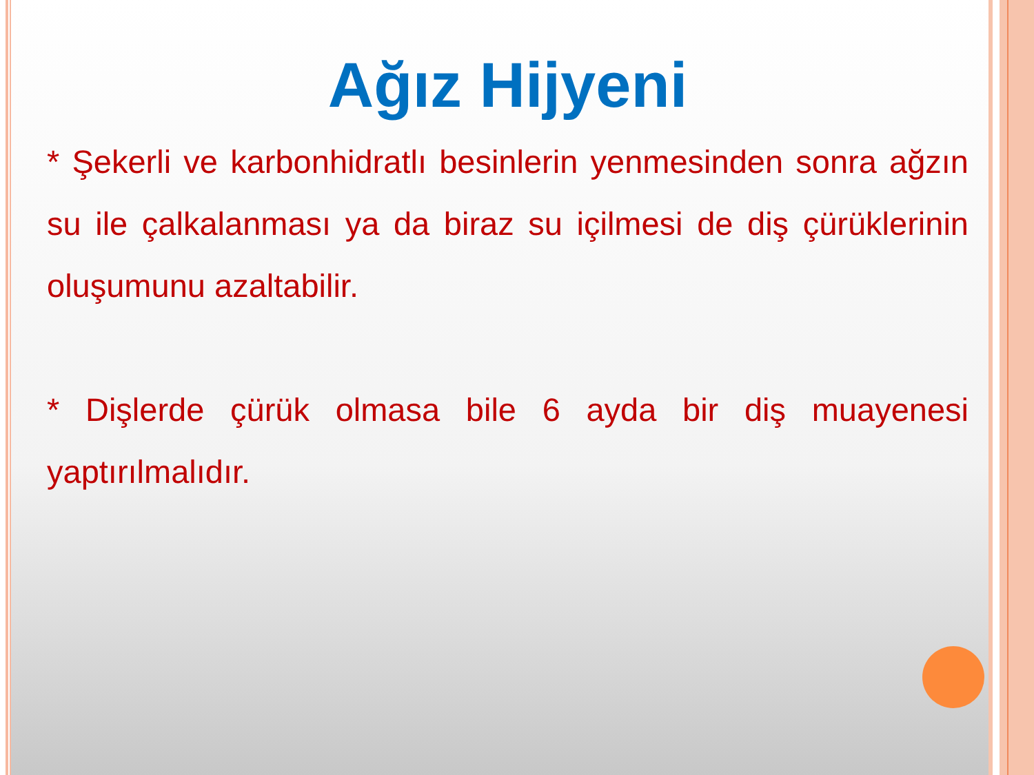Ağız Hijyeni
* Şekerli ve karbonhidratlı besinlerin yenmesinden sonra ağzın su ile çalkalanması ya da biraz su içilmesi de diş çürüklerinin oluşumunu azaltabilir.
* Dişlerde çürük olmasa bile 6 ayda bir diş muayenesi yaptırılmalıdır.